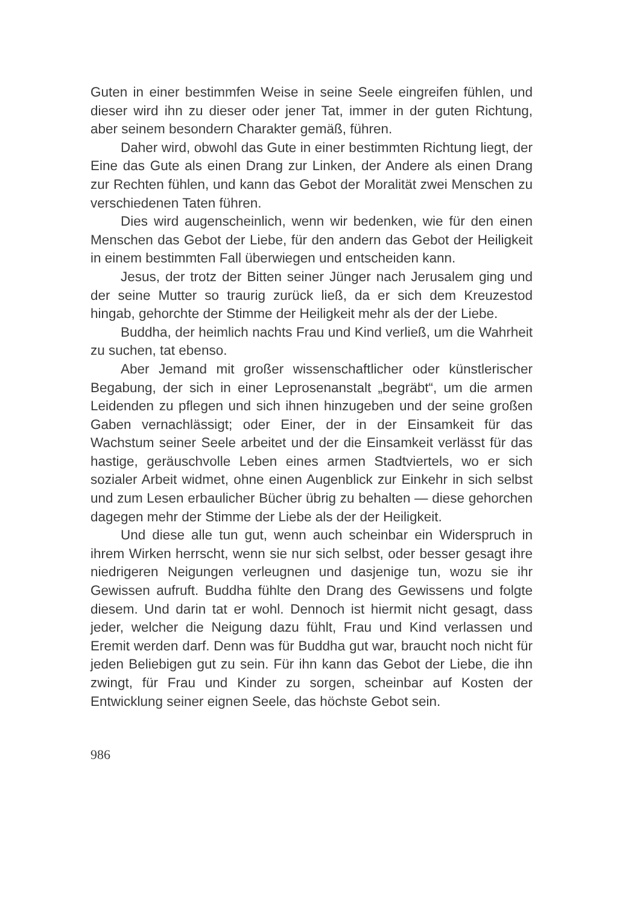Guten in einer bestimmfen Weise in seine Seele eingreifen fühlen, und dieser wird ihn zu dieser oder jener Tat, immer in der guten Richtung, aber seinem besondern Charakter gemäß, führen.
Daher wird, obwohl das Gute in einer bestimmten Richtung liegt, der Eine das Gute als einen Drang zur Linken, der Andere als einen Drang zur Rechten fühlen, und kann das Gebot der Moralität zwei Menschen zu verschiedenen Taten führen.
Dies wird augenscheinlich, wenn wir bedenken, wie für den einen Menschen das Gebot der Liebe, für den andern das Gebot der Heiligkeit in einem bestimmten Fall überwiegen und entscheiden kann.
Jesus, der trotz der Bitten seiner Jünger nach Jerusalem ging und der seine Mutter so traurig zurück ließ, da er sich dem Kreuzestod hingab, gehorchte der Stimme der Heiligkeit mehr als der der Liebe.
Buddha, der heimlich nachts Frau und Kind verließ, um die Wahrheit zu suchen, tat ebenso.
Aber Jemand mit großer wissenschaftlicher oder künstlerischer Begabung, der sich in einer Leprosenanstalt „begräbt“, um die armen Leidenden zu pflegen und sich ihnen hinzugeben und der seine großen Gaben vernachlässigt; oder Einer, der in der Einsamkeit für das Wachstum seiner Seele arbeitet und der die Einsamkeit verlässt für das hastige, geräuschvolle Leben eines armen Stadtviertels, wo er sich sozialer Arbeit widmet, ohne einen Augenblick zur Einkehr in sich selbst und zum Lesen erbaulicher Bücher übrig zu behalten — diese gehorchen dagegen mehr der Stimme der Liebe als der der Heiligkeit.
Und diese alle tun gut, wenn auch scheinbar ein Widerspruch in ihrem Wirken herrscht, wenn sie nur sich selbst, oder besser gesagt ihre niedrigeren Neigungen verleugnen und dasjenige tun, wozu sie ihr Gewissen aufruft. Buddha fühlte den Drang des Gewissens und folgte diesem. Und darin tat er wohl. Dennoch ist hiermit nicht gesagt, dass jeder, welcher die Neigung dazu fühlt, Frau und Kind verlassen und Eremit werden darf. Denn was für Buddha gut war, braucht noch nicht für jeden Beliebigen gut zu sein. Für ihn kann das Gebot der Liebe, die ihn zwingt, für Frau und Kinder zu sorgen, scheinbar auf Kosten der Entwicklung seiner eignen Seele, das höchste Gebot sein.
986